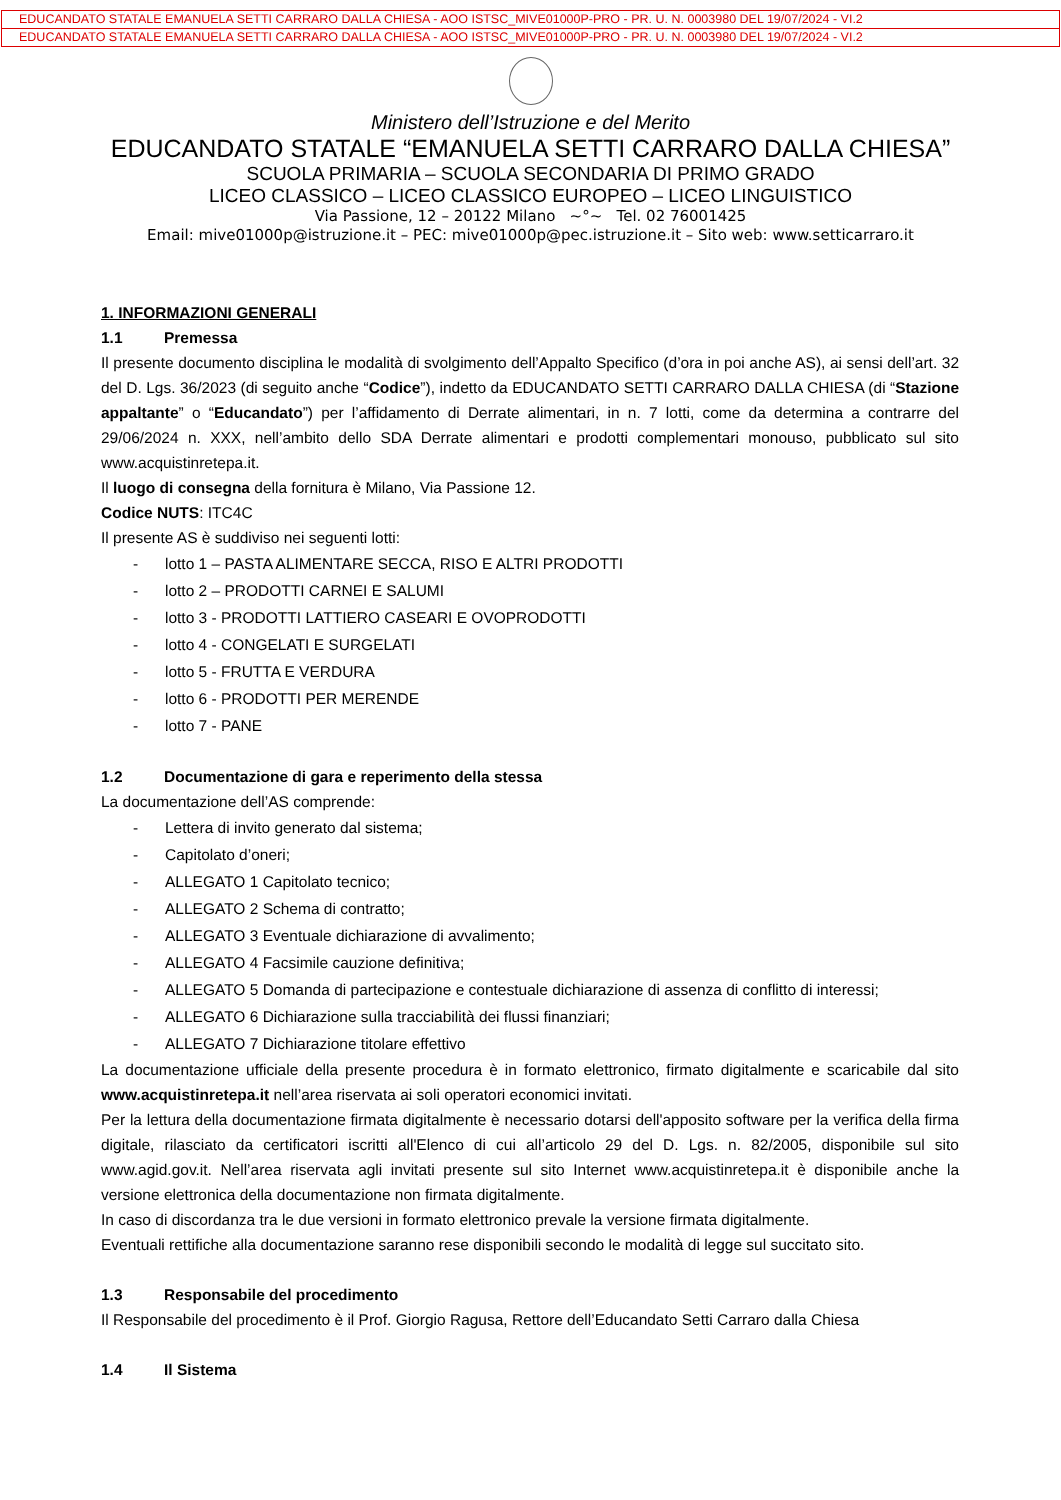EDUCANDATO STATALE EMANUELA SETTI CARRARO DALLA CHIESA - AOO ISTSC_MIVE01000P-PRO - PR. U. N. 0003980 DEL 19/07/2024 - VI.2
EDUCANDATO STATALE EMANUELA SETTI CARRARO DALLA CHIESA - AOO ISTSC_MIVE01000P-PRO - PR. U. N. 0003980 DEL 19/07/2024 - VI.2
Ministero dell’Istruzione e del Merito
EDUCANDATO STATALE “EMANUELA SETTI CARRARO DALLA CHIESA”
SCUOLA PRIMARIA – SCUOLA SECONDARIA DI PRIMO GRADO
LICEO CLASSICO – LICEO CLASSICO EUROPEO – LICEO LINGUISTICO
Via Passione, 12 – 20122 Milano ~°~ Tel. 02 76001425
Email: mive01000p@istruzione.it – PEC: mive01000p@pec.istruzione.it – Sito web: www.setticarraro.it
1. INFORMAZIONI GENERALI
1.1 Premessa
Il presente documento disciplina le modalità di svolgimento dell’Appalto Specifico (d’ora in poi anche AS), ai sensi dell’art. 32 del D. Lgs. 36/2023 (di seguito anche “Codice”), indetto da EDUCANDATO SETTI CARRARO DALLA CHIESA (di “Stazione appaltante” o “Educandato”) per l’affidamento di Derrate alimentari, in n. 7 lotti, come da determina a contrarre del 29/06/2024 n. XXX, nell’ambito dello SDA Derrate alimentari e prodotti complementari monouso, pubblicato sul sito www.acquistinretepa.it.
Il luogo di consegna della fornitura è Milano, Via Passione 12.
Codice NUTS: ITC4C
Il presente AS è suddiviso nei seguenti lotti:
- lotto 1 – PASTA ALIMENTARE SECCA, RISO E ALTRI PRODOTTI
- lotto 2 – PRODOTTI CARNEI E SALUMI
- lotto 3 - PRODOTTI LATTIERO CASEARI E OVOPRODOTTI
- lotto 4 - CONGELATI E SURGELATI
- lotto 5 - FRUTTA E VERDURA
- lotto 6 - PRODOTTI PER MERENDE
- lotto 7 - PANE
1.2 Documentazione di gara e reperimento della stessa
La documentazione dell’AS comprende:
- Lettera di invito generato dal sistema;
- Capitolato d’oneri;
- ALLEGATO 1 Capitolato tecnico;
- ALLEGATO 2 Schema di contratto;
- ALLEGATO 3 Eventuale dichiarazione di avvalimento;
- ALLEGATO 4 Facsimile cauzione definitiva;
- ALLEGATO 5 Domanda di partecipazione e contestuale dichiarazione di assenza di conflitto di interessi;
- ALLEGATO 6 Dichiarazione sulla tracciabilità dei flussi finanziari;
- ALLEGATO 7 Dichiarazione titolare effettivo
La documentazione ufficiale della presente procedura è in formato elettronico, firmato digitalmente e scaricabile dal sito www.acquistinretepa.it nell’area riservata ai soli operatori economici invitati.
Per la lettura della documentazione firmata digitalmente è necessario dotarsi dell'apposito software per la verifica della firma digitale, rilasciato da certificatori iscritti all'Elenco di cui all’articolo 29 del D. Lgs. n. 82/2005, disponibile sul sito www.agid.gov.it. Nell’area riservata agli invitati presente sul sito Internet www.acquistinretepa.it è disponibile anche la versione elettronica della documentazione non firmata digitalmente.
In caso di discordanza tra le due versioni in formato elettronico prevale la versione firmata digitalmente.
Eventuali rettifiche alla documentazione saranno rese disponibili secondo le modalità di legge sul succitato sito.
1.3 Responsabile del procedimento
Il Responsabile del procedimento è il Prof. Giorgio Ragusa, Rettore dell’Educandato Setti Carraro dalla Chiesa
1.4 Il Sistema